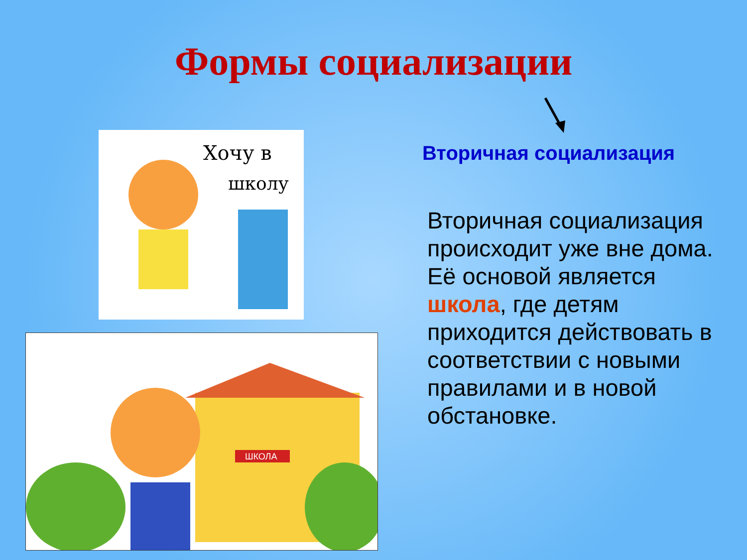Формы социализации
Хочу в
школу
ШКОЛА
Вторичная социализация
Вторичная социализация происходит уже вне дома. Её основой является школа, где детям приходится действовать в соответствии с новыми правилами и в новой обстановке.